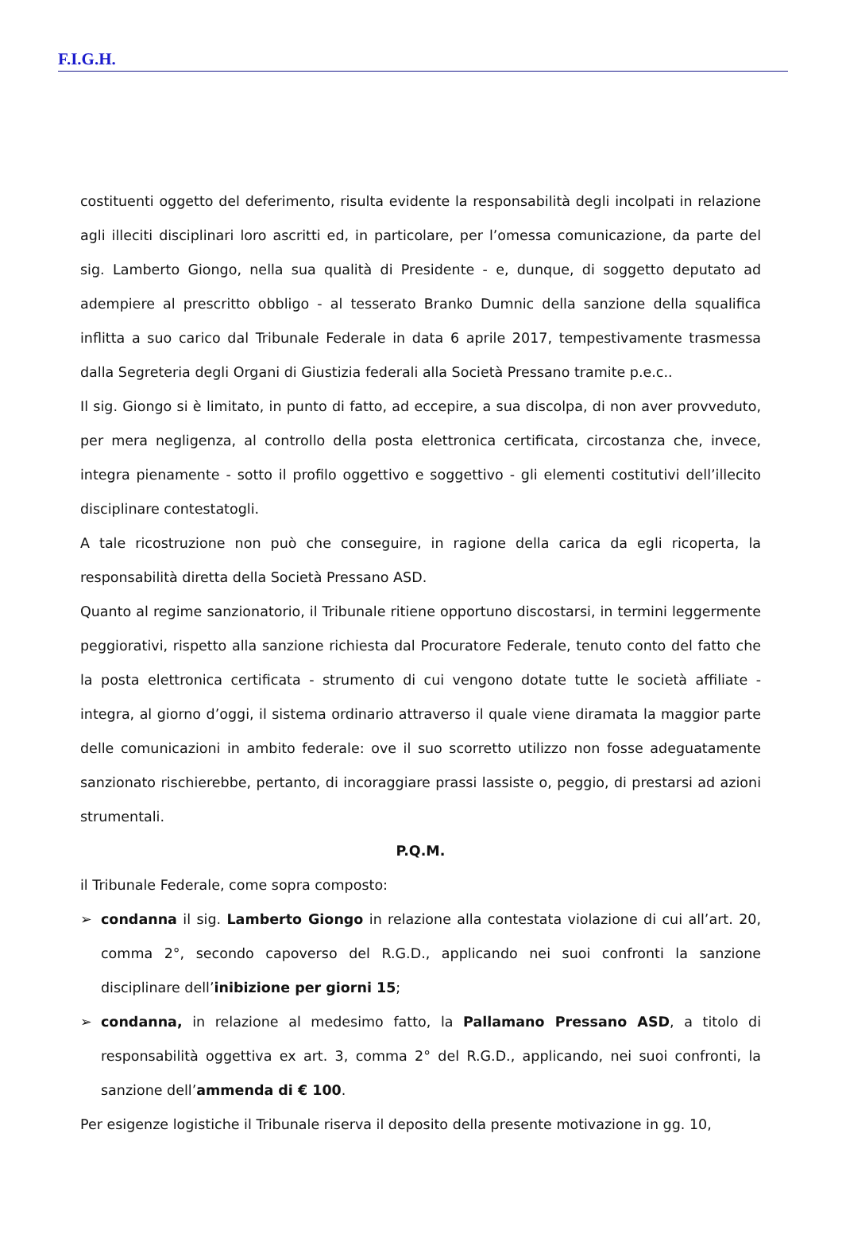F.I.G.H.
costituenti oggetto del deferimento, risulta evidente la responsabilità degli incolpati in relazione agli illeciti disciplinari loro ascritti ed, in particolare, per l’omessa comunicazione, da parte del sig. Lamberto Giongo, nella sua qualità di Presidente - e, dunque, di soggetto deputato ad adempiere al prescritto obbligo - al tesserato Branko Dumnic della sanzione della squalifica inflitta a suo carico dal Tribunale Federale in data 6 aprile 2017, tempestivamente trasmessa dalla Segreteria degli Organi di Giustizia federali alla Società Pressano tramite p.e.c..
Il sig. Giongo si è limitato, in punto di fatto, ad eccepire, a sua discolpa, di non aver provveduto, per mera negligenza, al controllo della posta elettronica certificata, circostanza che, invece, integra pienamente - sotto il profilo oggettivo e soggettivo - gli elementi costitutivi dell’illecito disciplinare contestatogli.
A tale ricostruzione non può che conseguire, in ragione della carica da egli ricoperta, la responsabilità diretta della Società Pressano ASD.
Quanto al regime sanzionatorio, il Tribunale ritiene opportuno discostarsi, in termini leggermente peggiorativi, rispetto alla sanzione richiesta dal Procuratore Federale, tenuto conto del fatto che la posta elettronica certificata - strumento di cui vengono dotate tutte le società affiliate - integra, al giorno d’oggi, il sistema ordinario attraverso il quale viene diramata la maggior parte delle comunicazioni in ambito federale: ove il suo scorretto utilizzo non fosse adeguatamente sanzionato rischierebbe, pertanto, di incoraggiare prassi lassiste o, peggio, di prestarsi ad azioni strumentali.
P.Q.M.
il Tribunale Federale, come sopra composto:
➢ condanna il sig. Lamberto Giongo in relazione alla contestata violazione di cui all’art. 20, comma 2°, secondo capoverso del R.G.D., applicando nei suoi confronti la sanzione disciplinare dell’inibizione per giorni 15;
➢ condanna, in relazione al medesimo fatto, la Pallamano Pressano ASD, a titolo di responsabilità oggettiva ex art. 3, comma 2° del R.G.D., applicando, nei suoi confronti, la sanzione dell’ammenda di € 100.
Per esigenze logistiche il Tribunale riserva il deposito della presente motivazione in gg. 10,